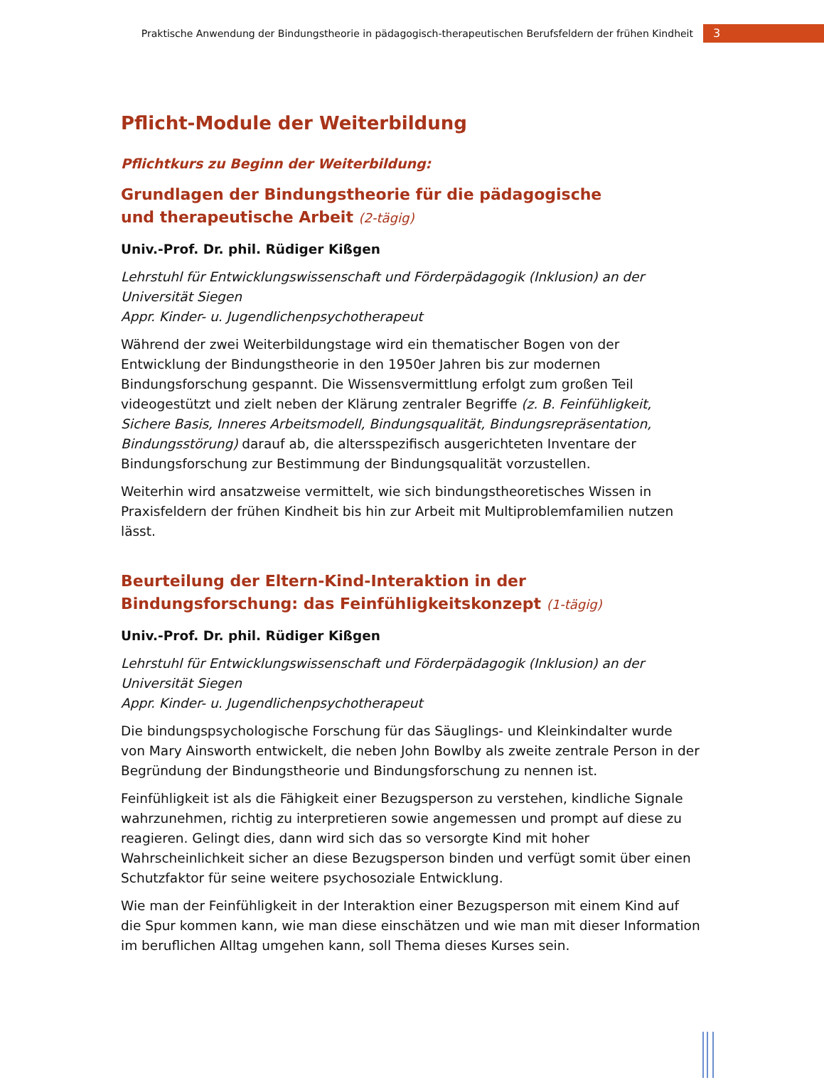Praktische Anwendung der Bindungstheorie in pädagogisch-therapeutischen Berufsfeldern der frühen Kindheit 3
Pflicht-Module der Weiterbildung
Pflichtkurs zu Beginn der Weiterbildung:
Grundlagen der Bindungstheorie für die pädagogische
und therapeutische Arbeit (2-tägig)
Univ.-Prof. Dr. phil. Rüdiger Kißgen
Lehrstuhl für Entwicklungswissenschaft und Förderpädagogik (Inklusion) an der Universität Siegen
Appr. Kinder- u. Jugendlichenpsychotherapeut
Während der zwei Weiterbildungstage wird ein thematischer Bogen von der Entwicklung der Bindungstheorie in den 1950er Jahren bis zur modernen Bindungsforschung gespannt. Die Wissensvermittlung erfolgt zum großen Teil videogestützt und zielt neben der Klärung zentraler Begriffe (z. B. Feinfühligkeit, Sichere Basis, Inneres Arbeitsmodell, Bindungsqualität, Bindungsrepräsentation, Bindungsstörung) darauf ab, die altersspezifisch ausgerichteten Inventare der Bindungsforschung zur Bestimmung der Bindungsqualität vorzustellen.
Weiterhin wird ansatzweise vermittelt, wie sich bindungstheoretisches Wissen in Praxisfeldern der frühen Kindheit bis hin zur Arbeit mit Multiproblemfamilien nutzen lässt.
Beurteilung der Eltern-Kind-Interaktion in der Bindungsforschung: das Feinfühligkeitskonzept (1-tägig)
Univ.-Prof. Dr. phil. Rüdiger Kißgen
Lehrstuhl für Entwicklungswissenschaft und Förderpädagogik (Inklusion) an der Universität Siegen
Appr. Kinder- u. Jugendlichenpsychotherapeut
Die bindungspsychologische Forschung für das Säuglings- und Kleinkindalter wurde von Mary Ainsworth entwickelt, die neben John Bowlby als zweite zentrale Person in der Begründung der Bindungstheorie und Bindungsforschung zu nennen ist.
Feinfühligkeit ist als die Fähigkeit einer Bezugsperson zu verstehen, kindliche Signale wahrzunehmen, richtig zu interpretieren sowie angemessen und prompt auf diese zu reagieren. Gelingt dies, dann wird sich das so versorgte Kind mit hoher Wahrscheinlichkeit sicher an diese Bezugsperson binden und verfügt somit über einen Schutzfaktor für seine weitere psychosoziale Entwicklung.
Wie man der Feinfühligkeit in der Interaktion einer Bezugsperson mit einem Kind auf die Spur kommen kann, wie man diese einschätzen und wie man mit dieser Information im beruflichen Alltag umgehen kann, soll Thema dieses Kurses sein.